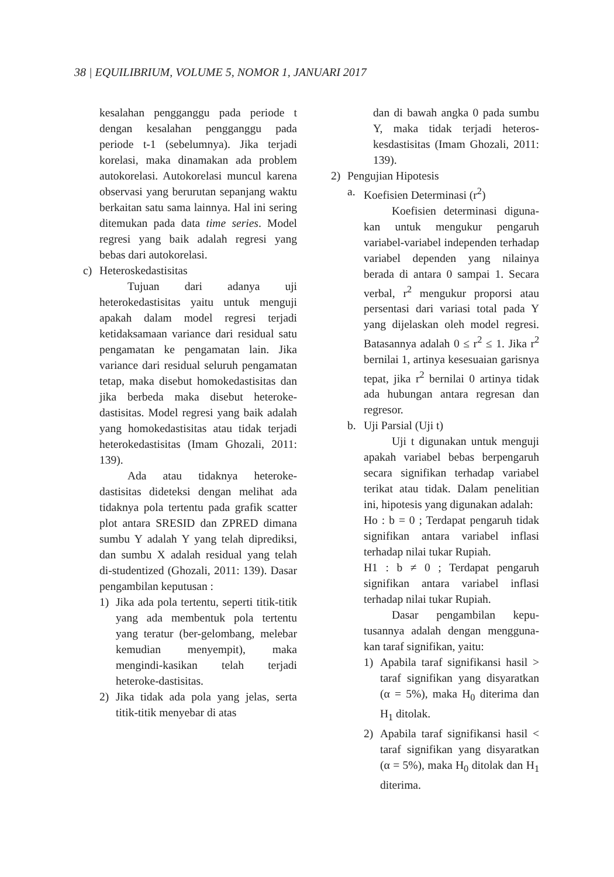38 | EQUILIBRIUM, VOLUME 5, NOMOR 1, JANUARI 2017
kesalahan pengganggu pada periode t dengan kesalahan pengganggu pada periode t-1 (sebelumnya). Jika terjadi korelasi, maka dinamakan ada problem autokorelasi. Autokorelasi muncul karena observasi yang berurutan sepanjang waktu berkaitan satu sama lainnya. Hal ini sering ditemukan pada data time series. Model regresi yang baik adalah regresi yang bebas dari autokorelasi.
c) Heteroskedastisitas
Tujuan dari adanya uji heterokedastisitas yaitu untuk menguji apakah dalam model regresi terjadi ketidaksamaan variance dari residual satu pengamatan ke pengamatan lain. Jika variance dari residual seluruh pengamatan tetap, maka disebut homokedastisitas dan jika berbeda maka disebut heteroke-dastisitas. Model regresi yang baik adalah yang homokedastisitas atau tidak terjadi heterokedastisitas (Imam Ghozali, 2011: 139).
Ada atau tidaknya heteroke-dastisitas dideteksi dengan melihat ada tidaknya pola tertentu pada grafik scatter plot antara SRESID dan ZPRED dimana sumbu Y adalah Y yang telah diprediksi, dan sumbu X adalah residual yang telah di-studentized (Ghozali, 2011: 139). Dasar pengambilan keputusan :
1) Jika ada pola tertentu, seperti titik-titik yang ada membentuk pola tertentu yang teratur (ber-gelombang, melebar kemudian menyempit), maka mengindi-kasikan telah terjadi heteroke-dastisitas.
2) Jika tidak ada pola yang jelas, serta titik-titik menyebar di atas
dan di bawah angka 0 pada sumbu Y, maka tidak terjadi heteros-kesdastisitas (Imam Ghozali, 2011: 139).
2) Pengujian Hipotesis
a. Koefisien Determinasi (r<sup>2</sup>)
Koefisien determinasi diguna-kan untuk mengukur pengaruh variabel-variabel independen terhadap variabel dependen yang nilainya berada di antara 0 sampai 1. Secara verbal, r<sup>2</sup> mengukur proporsi atau persentasi dari variasi total pada Y yang dijelaskan oleh model regresi. Batasannya adalah 0 ≤ r<sup>2</sup> ≤ 1. Jika r<sup>2</sup> bernilai 1, artinya kesesuaian garisnya tepat, jika r<sup>2</sup> bernilai 0 artinya tidak ada hubungan antara regresan dan regresor.
b. Uji Parsial (Uji t)
Uji t digunakan untuk menguji apakah variabel bebas berpengaruh secara signifikan terhadap variabel terikat atau tidak. Dalam penelitian ini, hipotesis yang digunakan adalah:
Ho : b = 0 ; Terdapat pengaruh tidak signifikan antara variabel inflasi terhadap nilai tukar Rupiah.
H1 : b ≠ 0 ; Terdapat pengaruh signifikan antara variabel inflasi terhadap nilai tukar Rupiah.
Dasar pengambilan kepu-tusannya adalah dengan mengguna-kan taraf signifikan, yaitu:
1) Apabila taraf signifikansi hasil > taraf signifikan yang disyaratkan (α = 5%), maka H<sub>0</sub> diterima dan H<sub>1</sub> ditolak.
2) Apabila taraf signifikansi hasil < taraf signifikan yang disyaratkan (α = 5%), maka H<sub>0</sub> ditolak dan H<sub>1</sub> diterima.